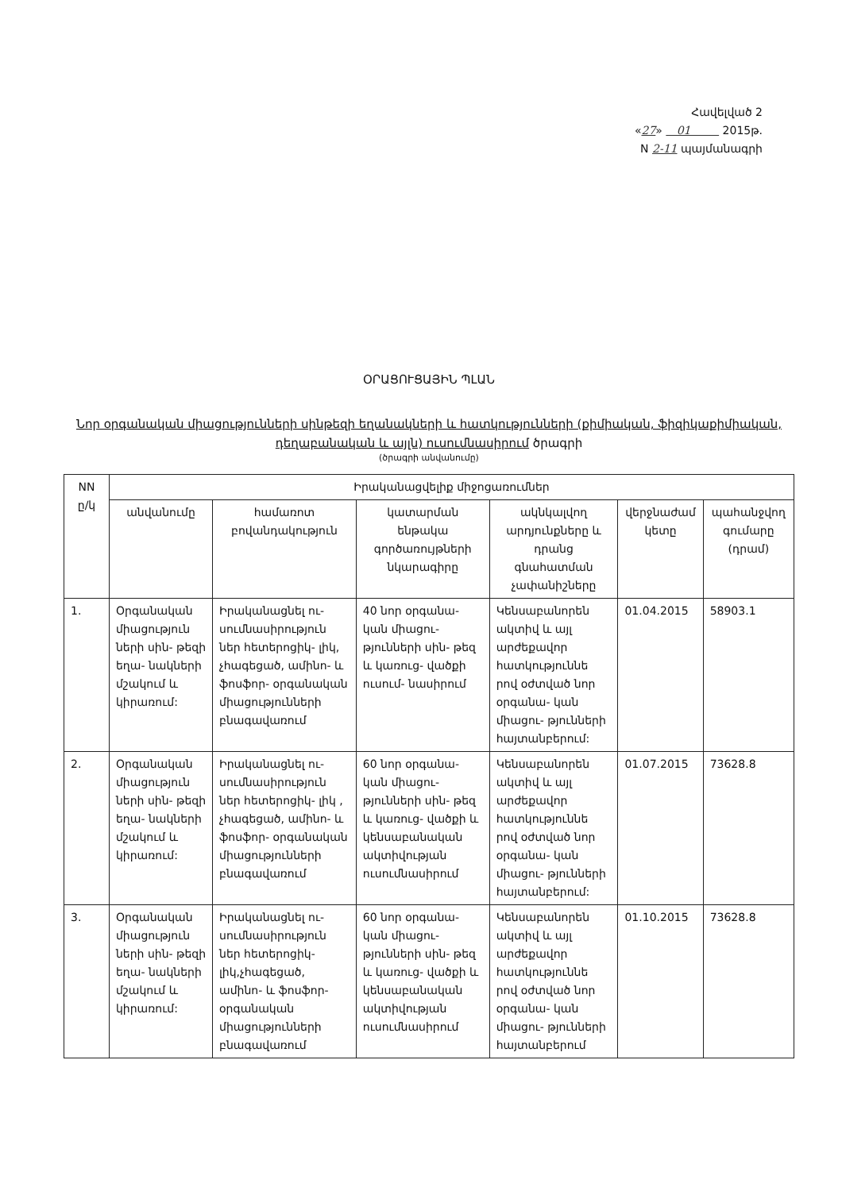Հավելված 2
«27» 01 2015թ.
N 2-11 պայմանագրի
ՕՐԱՑՈՒՑԱՅԻՆ ՊԼԱՆ
Նոր օրգանական միացությունների սինթեզի եղանակների և հատկությունների (քիմիական, ֆիզիկաքիմիական, դեղաբանական և այլն) ուսումնասիրում ծրագրի
(ծրագրի անվանումը)
| NN ը/կ | Իրականացվելիք միջոցառումներ | | | | | |
| --- | --- | --- | --- | --- | --- | --- |
| | անվանումը | համառոտ բովանդակություն | կատարման ենթակա գործառույթների նկարագիրը | ակնկալվող արդյունքները և դրանց գնահատման չափանիշները | վերջնաժամ կետը | պահանջվող գումարը (դրամ) |
| 1. | Օրգանական միացություն ների սին- թեզի եղա- նակների մշակում և կիրառում: | Իրականացնել ու- սումնասիրություն ներ հետերոցիկ- լիկ, չհագեցած, ամինո- և ֆոսֆոր- օրգանական միացությունների բնագավառում | 40 նոր օրգանա- կան միացու- թյունների սին- թեզ և կառուց- վածքի ուսում- նասիրում | Կենսաբանորեն ակտիվ և այլ արժեքավոր հատկություննե րով օժտված նոր օրգանա- կան միացու- թյունների հայտանբերում: | 01.04.2015 | 58903.1 |
| 2. | Օրգանական միացություն ների սին- թեզի եղա- նակների մշակում և կիրառում: | Իրականացնել ու- սումնասիրություն ներ հետերոցիկ- լիկ , չհագեցած, ամինո- և ֆոսֆոր- օրգանական միացությունների բնագավառում | 60 նոր օրգանա- կան միացու- թյունների սին- թեզ և կառուց- վածքի և կենսաբանական ակտիվության ուսումնասիրում | Կենսաբանորեն ակտիվ և այլ արժեքավոր հատկություննե րով օժտված նոր օրգանա- կան միացու- թյունների հայտանբերում: | 01.07.2015 | 73628.8 |
| 3. | Օրգանական միացություն ների սին- թեզի եղա- նակների մշակում և կիրառում: | Իրականացնել ու- սումնասիրություն ներ հետերոցիկ- լիկ,չհագեցած, ամինո- և ֆոսֆոր- օրգանական միացությունների բնագավառում | 60 նոր օրգանա- կան միացու- թյունների սին- թեզ և կառուց- վածքի և կենսաբանական ակտիվության ուսումնասիրում | Կենսաբանորեն ակտիվ և այլ արժեքավոր հատկություննե րով օժտված նոր օրգանա- կան միացու- թյունների հայտանբերում | 01.10.2015 | 73628.8 |